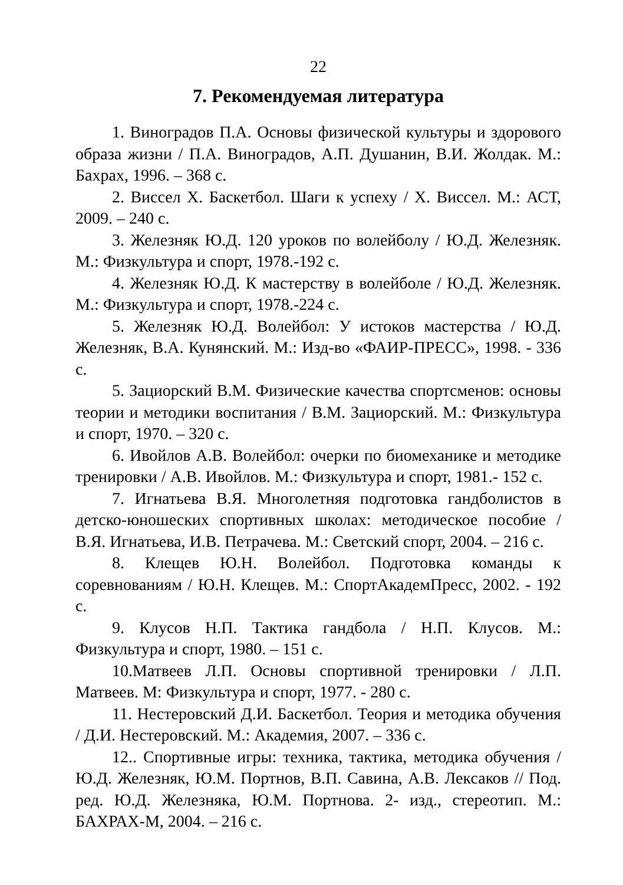22
7. Рекомендуемая литература
1. Виноградов П.А. Основы физической культуры и здорового образа жизни / П.А. Виноградов, А.П. Душанин, В.И. Жолдак. М.: Бахрах, 1996. – 368 с.
2. Виссел Х. Баскетбол. Шаги к успеху / Х. Виссел. М.: АСТ, 2009. – 240 с.
3. Железняк Ю.Д. 120 уроков по волейболу / Ю.Д. Железняк. М.: Физкультура и спорт, 1978.-192 с.
4. Железняк Ю.Д. К мастерству в волейболе / Ю.Д. Железняк. М.: Физкультура и спорт, 1978.-224 с.
5. Железняк Ю.Д. Волейбол: У истоков мастерства / Ю.Д. Железняк, В.А. Кунянский. М.: Изд-во «ФАИР-ПРЕСС», 1998. - 336 с.
5. Зациорский В.М. Физические качества спортсменов: основы теории и методики воспитания / В.М. Зациорский. М.: Физкультура и спорт, 1970. – 320 с.
6. Ивойлов А.В. Волейбол: очерки по биомеханике и методике тренировки / А.В. Ивойлов. М.: Физкультура и спорт, 1981.- 152 с.
7. Игнатьева В.Я. Многолетняя подготовка гандболистов в детско-юношеских спортивных школах: методическое пособие / В.Я. Игнатьева, И.В. Петрачева. М.: Светский спорт, 2004. – 216 с.
8. Клещев Ю.Н. Волейбол. Подготовка команды к соревнованиям / Ю.Н. Клещев. М.: СпортАкадемПресс, 2002. - 192 с.
9. Клусов Н.П. Тактика гандбола / Н.П. Клусов. М.: Физкультура и спорт, 1980. – 151 с.
10.Матвеев Л.П. Основы спортивной тренировки / Л.П. Матвеев. М: Физкультура и спорт, 1977. - 280 с.
11. Нестеровский Д.И. Баскетбол. Теория и методика обучения / Д.И. Нестеровский. М.: Академия, 2007. – 336 с.
12.. Спортивные игры: техника, тактика, методика обучения / Ю.Д. Железняк, Ю.М. Портнов, В.П. Савина, А.В. Лексаков // Под. ред. Ю.Д. Железняка, Ю.М. Портнова. 2- изд., стереотип. М.: БАХРАХ-М, 2004. – 216 с.